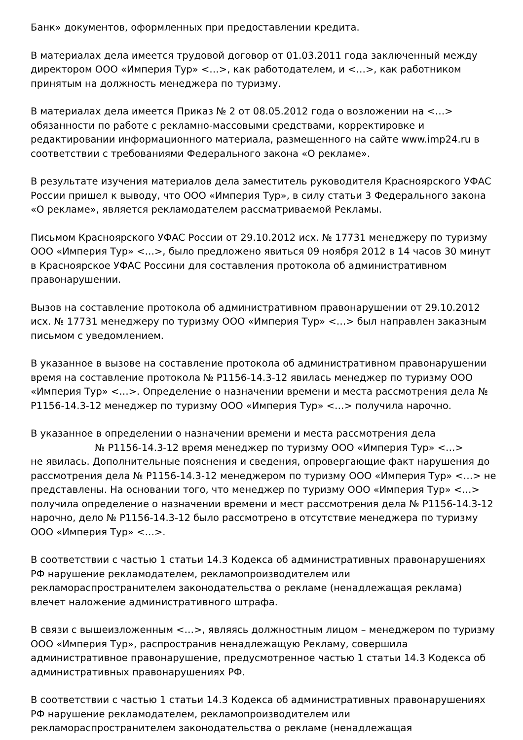Банк» документов, оформленных при предоставлении кредита.
В материалах дела имеется трудовой договор от 01.03.2011 года заключенный между директором ООО «Империя Тур» <…>, как работодателем, и <…>, как работником принятым на должность менеджера по туризму.
В материалах дела имеется Приказ № 2 от 08.05.2012 года о возложении на <…> обязанности по работе с рекламно-массовыми средствами, корректировке и редактировании информационного материала, размещенного на сайте www.imp24.ru в соответствии с требованиями Федерального закона «О рекламе».
В результате изучения материалов дела заместитель руководителя Красноярского УФАС России пришел к выводу, что ООО «Империя Тур», в силу статьи 3 Федерального закона «О рекламе», является рекламодателем рассматриваемой Рекламы.
Письмом Красноярского УФАС России от 29.10.2012 исх. № 17731 менеджеру по туризму ООО «Империя Тур» <…>, было предложено явиться 09 ноября 2012 в 14 часов 30 минут в Красноярское УФАС Россини для составления протокола об административном правонарушении.
Вызов на составление протокола об административном правонарушении от 29.10.2012 исх. № 17731 менеджеру по туризму ООО «Империя Тур» <…> был направлен заказным письмом с уведомлением.
В указанное в вызове на составление протокола об административном правонарушении время на составление протокола № Р1156-14.3-12 явилась менеджер по туризму ООО «Империя Тур» <…>. Определение о назначении времени и места рассмотрения дела № Р1156-14.3-12 менеджер по туризму ООО «Империя Тур» <…> получила нарочно.
В указанное в определении о назначении времени и места рассмотрения дела
№ Р1156-14.3-12 время менеджер по туризму ООО «Империя Тур» <…>
не явилась. Дополнительные пояснения и сведения, опровергающие факт нарушения до рассмотрения дела № Р1156-14.3-12 менеджером по туризму ООО «Империя Тур» <…> не представлены. На основании того, что менеджер по туризму ООО «Империя Тур» <…> получила определение о назначении времени и мест рассмотрения дела № Р1156-14.3-12 нарочно, дело № Р1156-14.3-12 было рассмотрено в отсутствие менеджера по туризму ООО «Империя Тур» <…>.
В соответствии с частью 1 статьи 14.3 Кодекса об административных правонарушениях РФ нарушение рекламодателем, рекламопроизводителем или рекламораспространителем законодательства о рекламе (ненадлежащая реклама) влечет наложение административного штрафа.
В связи с вышеизложенным <…>, являясь должностным лицом – менеджером по туризму ООО «Империя Тур», распространив ненадлежащую Рекламу, совершила административное правонарушение, предусмотренное частью 1 статьи 14.3 Кодекса об административных правонарушениях РФ.
В соответствии с частью 1 статьи 14.3 Кодекса об административных правонарушениях РФ нарушение рекламодателем, рекламопроизводителем или рекламораспространителем законодательства о рекламе (ненадлежащая